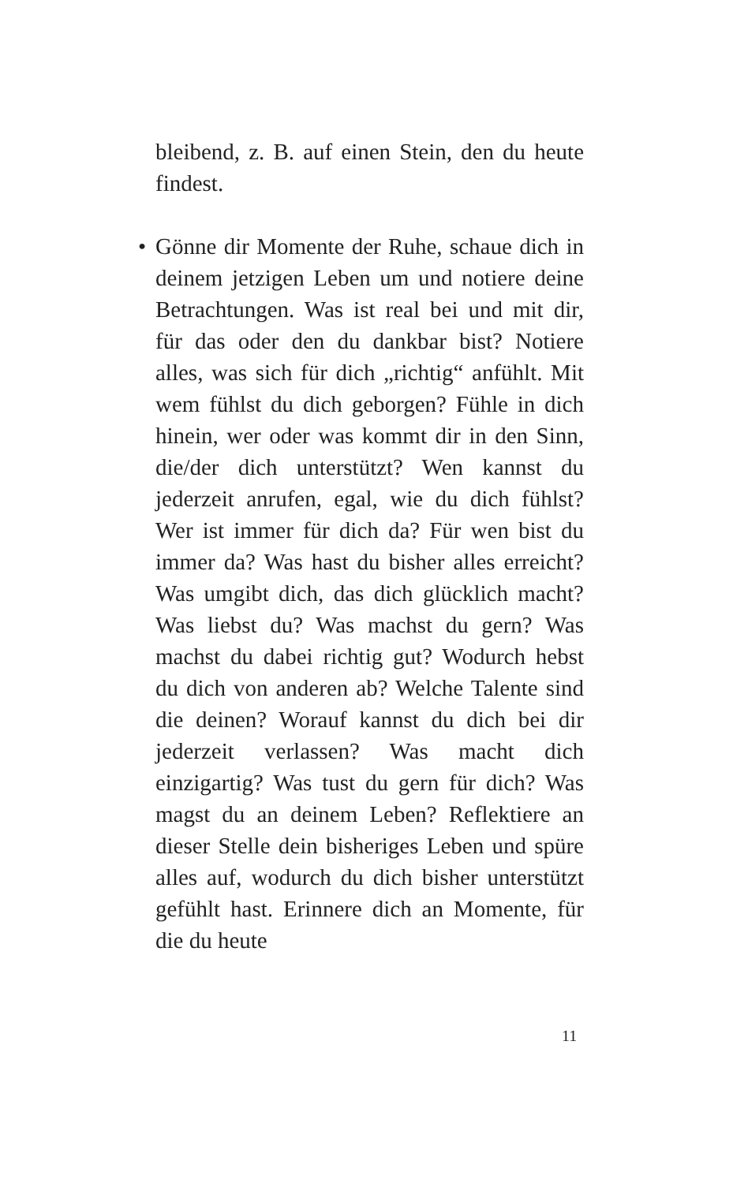bleibend, z. B. auf einen Stein, den du heute findest.
• Gönne dir Momente der Ruhe, schaue dich in deinem jetzigen Leben um und notiere deine Betrachtungen. Was ist real bei und mit dir, für das oder den du dankbar bist? Notiere alles, was sich für dich „richtig“ anfühlt. Mit wem fühlst du dich geborgen? Fühle in dich hinein, wer oder was kommt dir in den Sinn, die/der dich unterstützt? Wen kannst du jederzeit anrufen, egal, wie du dich fühlst? Wer ist immer für dich da? Für wen bist du immer da? Was hast du bisher alles erreicht? Was umgibt dich, das dich glücklich macht? Was liebst du? Was machst du gern? Was machst du dabei richtig gut? Wodurch hebst du dich von anderen ab? Welche Talente sind die deinen? Worauf kannst du dich bei dir jederzeit verlassen? Was macht dich einzigartig? Was tust du gern für dich? Was magst du an deinem Leben? Reflektiere an dieser Stelle dein bisheriges Leben und spüre alles auf, wodurch du dich bisher unterstützt gefühlt hast. Erinnere dich an Momente, für die du heute
11